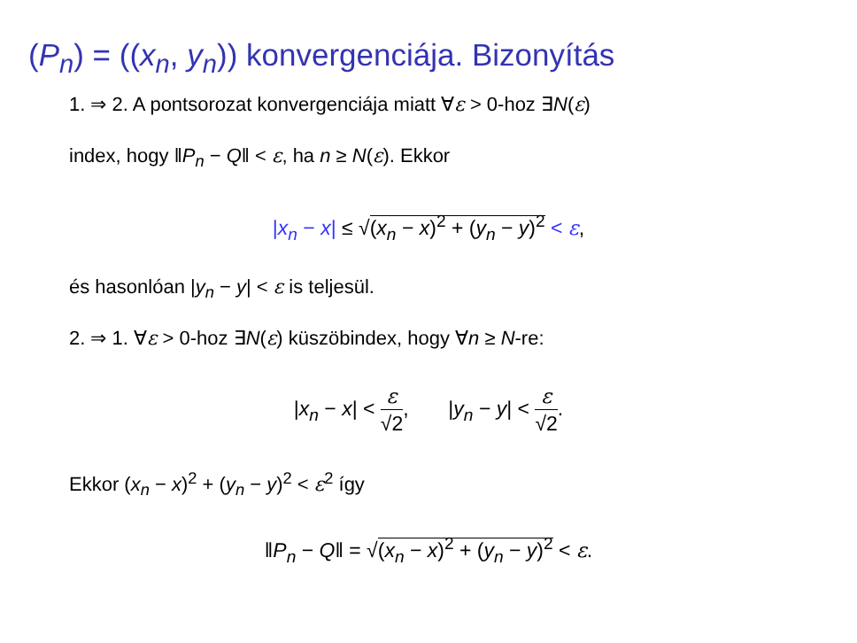(P<sub>n</sub>) = ((x<sub>n</sub>, y<sub>n</sub>)) konvergenciája. Bizonyítás
1. ⇒ 2. A pontsorozat konvergenciája miatt ∀ε > 0-hoz ∃N(ε)
index, hogy ‖P<sub>n</sub> − Q‖ < ε, ha n ≥ N(ε). Ekkor
|x<sub>n</sub> − x| ≤ √(x<sub>n</sub> − x)<sup>2</sup> + (y<sub>n</sub> − y)<sup>2</sup> < ε,
és hasonlóan |y<sub>n</sub> − y| < ε is teljesül.
2. ⇒ 1. ∀ε > 0-hoz ∃N(ε) küszöbindex, hogy ∀n ≥ N-re:
|x<sub>n</sub> − x| < ε √2, |y<sub>n</sub> − y| < ε √2.
Ekkor (x<sub>n</sub> − x)<sup>2</sup> + (y<sub>n</sub> − y)<sup>2</sup> < ε<sup>2</sup> így
‖P<sub>n</sub> − Q‖ = √(x<sub>n</sub> − x)<sup>2</sup> + (y<sub>n</sub> − y)<sup>2</sup> < ε.